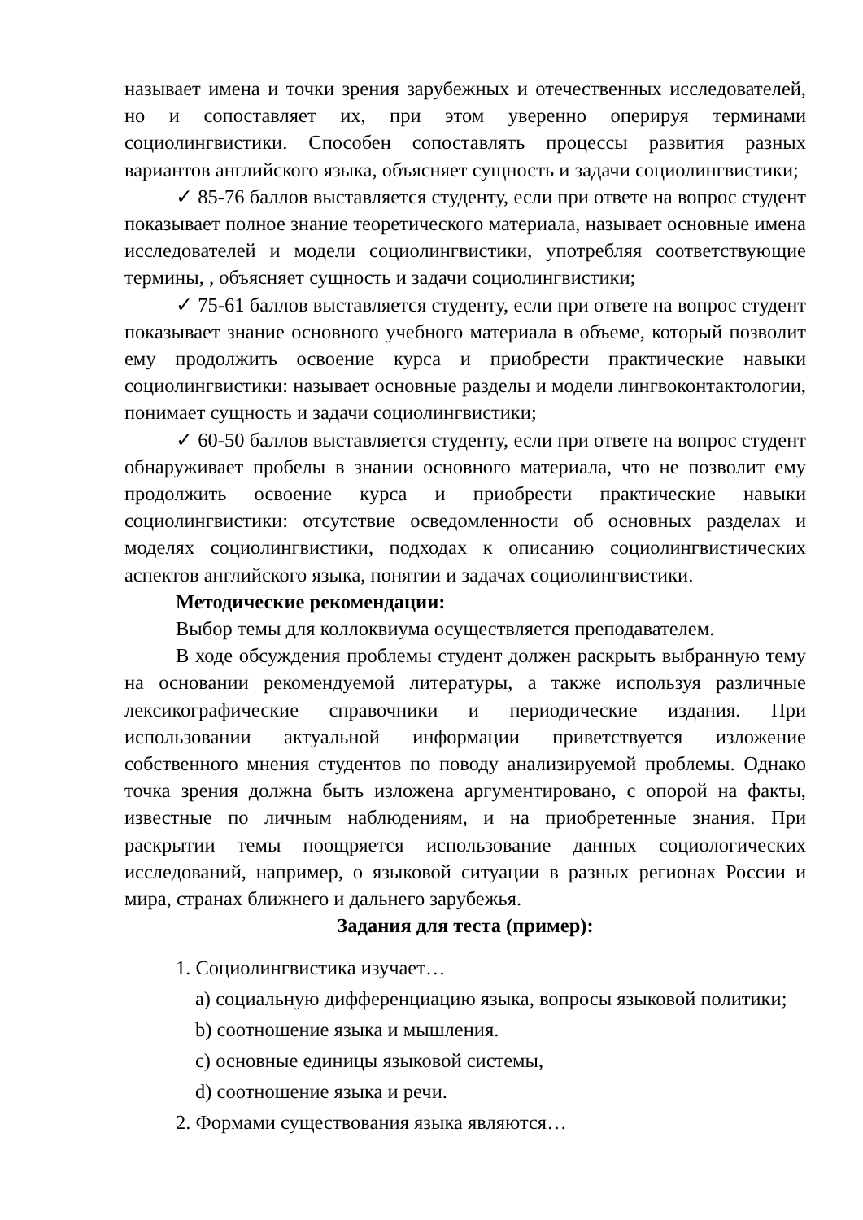называет имена и точки зрения зарубежных и отечественных исследователей, но и сопоставляет их, при этом уверенно оперируя терминами социолингвистики. Способен сопоставлять процессы развития разных вариантов английского языка, объясняет сущность и задачи социолингвистики;
✓ 85-76 баллов выставляется студенту, если при ответе на вопрос студент показывает полное знание теоретического материала, называет основные имена исследователей и модели социолингвистики, употребляя соответствующие термины, , объясняет сущность и задачи социолингвистики;
✓ 75-61 баллов выставляется студенту, если при ответе на вопрос студент показывает знание основного учебного материала в объеме, который позволит ему продолжить освоение курса и приобрести практические навыки социолингвистики: называет основные разделы и модели лингвоконтактологии, понимает сущность и задачи социолингвистики;
✓ 60-50 баллов выставляется студенту, если при ответе на вопрос студент обнаруживает пробелы в знании основного материала, что не позволит ему продолжить освоение курса и приобрести практические навыки социолингвистики: отсутствие осведомленности об основных разделах и моделях социолингвистики, подходах к описанию социолингвистических аспектов английского языка, понятии и задачах социолингвистики.
Методические рекомендации:
Выбор темы для коллоквиума осуществляется преподавателем.
В ходе обсуждения проблемы студент должен раскрыть выбранную тему на основании рекомендуемой литературы, а также используя различные лексикографические справочники и периодические издания. При использовании актуальной информации приветствуется изложение собственного мнения студентов по поводу анализируемой проблемы. Однако точка зрения должна быть изложена аргументировано, с опорой на факты, известные по личным наблюдениям, и на приобретенные знания. При раскрытии темы поощряется использование данных социологических исследований, например, о языковой ситуации в разных регионах России и мира, странах ближнего и дальнего зарубежья.
Задания для теста (пример):
1. Социолингвистика изучает…
a) социальную дифференциацию языка, вопросы языковой политики;
b) соотношение языка и мышления.
c) основные единицы языковой системы,
d) соотношение языка и речи.
2. Формами существования языка являются…